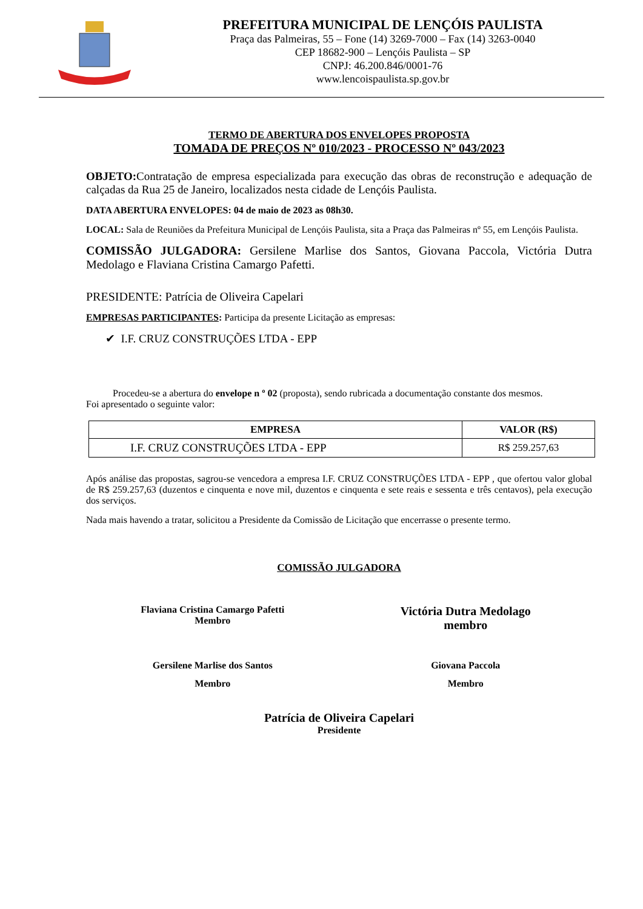PREFEITURA MUNICIPAL DE LENÇÓIS PAULISTA
Praça das Palmeiras, 55 – Fone (14) 3269-7000 – Fax (14) 3263-0040
CEP 18682-900 – Lençóis Paulista – SP
CNPJ: 46.200.846/0001-76
www.lencoispaulista.sp.gov.br
TERMO DE ABERTURA DOS ENVELOPES PROPOSTA
TOMADA DE PREÇOS Nº 010/2023 - PROCESSO Nº 043/2023
OBJETO: Contratação de empresa especializada para execução das obras de reconstrução e adequação de calçadas da Rua 25 de Janeiro, localizados nesta cidade de Lençóis Paulista.
DATA ABERTURA ENVELOPES: 04 de maio de 2023 as 08h30.
LOCAL: Sala de Reuniões da Prefeitura Municipal de Lençóis Paulista, sita a Praça das Palmeiras nº 55, em Lençóis Paulista.
COMISSÃO JULGADORA: Gersilene Marlise dos Santos, Giovana Paccola, Victória Dutra Medolago e Flaviana Cristina Camargo Pafetti.
PRESIDENTE: Patrícia de Oliveira Capelari
EMPRESAS PARTICIPANTES: Participa da presente Licitação as empresas:
✔ I.F. CRUZ CONSTRUÇÕES LTDA - EPP
Procedeu-se a abertura do envelope n º 02 (proposta), sendo rubricada a documentação constante dos mesmos.
Foi apresentado o seguinte valor:
| EMPRESA | VALOR (R$) |
| --- | --- |
| I.F. CRUZ CONSTRUÇÕES LTDA - EPP | R$ 259.257,63 |
Após análise das propostas, sagrou-se vencedora a empresa I.F. CRUZ CONSTRUÇÕES LTDA - EPP , que ofertou valor global de R$ 259.257,63 (duzentos e cinquenta e nove mil, duzentos e cinquenta e sete reais e sessenta e três centavos), pela execução dos serviços.
Nada mais havendo a tratar, solicitou a Presidente da Comissão de Licitação que encerrasse o presente termo.
COMISSÃO JULGADORA
Flaviana Cristina Camargo Pafetti
Membro
Victória Dutra Medolago
membro
Gersilene Marlise dos Santos
Membro
Giovana Paccola
Membro
Patrícia de Oliveira Capelari
Presidente